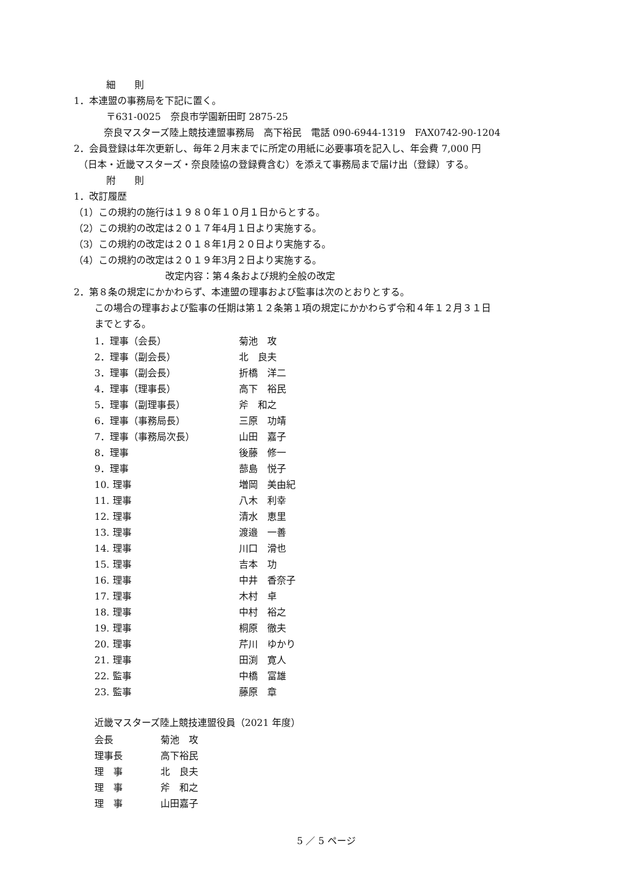細　　則
1．本連盟の事務局を下記に置く。
〒631-0025　奈良市学園新田町 2875-25
　奈良マスターズ陸上競技連盟事務局　高下裕民　電話 090-6944-1319　FAX0742-90-1204
2．会員登録は年次更新し、毎年２月末までに所定の用紙に必要事項を記入し、年会費 7,000 円
　（日本・近畿マスターズ・奈良陸協の登録費含む）を添えて事務局まで届け出（登録）する。
附　　則
1．改訂履歴
（1）この規約の施行は１９８０年１０月１日からとする。
（2）この規約の改定は２０１７年4月１日より実施する。
（3）この規約の改定は２０１８年1月２０日より実施する。
（4）この規約の改定は２０１９年3月２日より実施する。
改定内容：第４条および規約全般の改定
2．第８条の規定にかかわらず、本連盟の理事および監事は次のとおりとする。
この場合の理事および監事の任期は第１２条第１項の規定にかかわらず令和４年１２月３１日
までとする。
| 1．理事（会長） | 菊池 攻 |
| 2．理事（副会長） | 北 良夫 |
| 3．理事（副会長） | 折橋 洋二 |
| 4．理事（理事長） | 高下 裕民 |
| 5．理事（副理事長） | 斧 和之 |
| 6．理事（事務局長） | 三原 功靖 |
| 7．理事（事務局次長） | 山田 嘉子 |
| 8．理事 | 後藤 修一 |
| 9．理事 | 蔀島 悦子 |
| 10. 理事 | 増岡 美由紀 |
| 11. 理事 | 八木 利幸 |
| 12. 理事 | 清水 恵里 |
| 13. 理事 | 渡邉 一善 |
| 14. 理事 | 川口 滑也 |
| 15. 理事 | 吉本 功 |
| 16. 理事 | 中井 香奈子 |
| 17. 理事 | 木村 卓 |
| 18. 理事 | 中村 裕之 |
| 19. 理事 | 桐原 徹夫 |
| 20. 理事 | 芹川 ゆかり |
| 21. 理事 | 田渕 寛人 |
| 22. 監事 | 中橋 富雄 |
| 23. 監事 | 藤原 章 |
近畿マスターズ陸上競技連盟役員（2021 年度）
| 会長 | 菊池 攻 |
| 理事長 | 高下裕民 |
| 理 事 | 北 良夫 |
| 理 事 | 斧 和之 |
| 理 事 | 山田嘉子 |
5 ／ 5 ページ